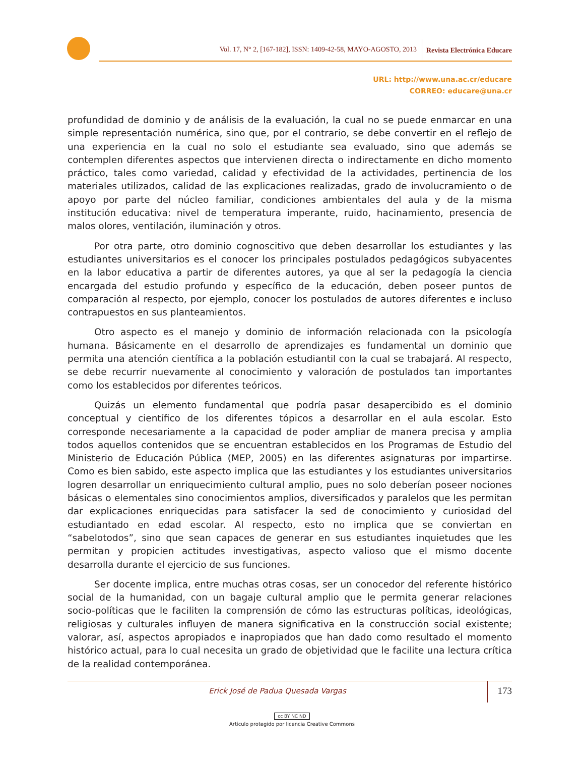Vol. 17, N° 2, [167-182], ISSN: 1409-42-58, MAYO-AGOSTO, 2013 Revista Electrónica Educare
URL: http://www.una.ac.cr/educare
CORREO: educare@una.cr
profundidad de dominio y de análisis de la evaluación, la cual no se puede enmarcar en una simple representación numérica, sino que, por el contrario, se debe convertir en el reflejo de una experiencia en la cual no solo el estudiante sea evaluado, sino que además se contemplen diferentes aspectos que intervienen directa o indirectamente en dicho momento práctico, tales como variedad, calidad y efectividad de la actividades, pertinencia de los materiales utilizados, calidad de las explicaciones realizadas, grado de involucramiento o de apoyo por parte del núcleo familiar, condiciones ambientales del aula y de la misma institución educativa: nivel de temperatura imperante, ruido, hacinamiento, presencia de malos olores, ventilación, iluminación y otros.
Por otra parte, otro dominio cognoscitivo que deben desarrollar los estudiantes y las estudiantes universitarios es el conocer los principales postulados pedagógicos subyacentes en la labor educativa a partir de diferentes autores, ya que al ser la pedagogía la ciencia encargada del estudio profundo y específico de la educación, deben poseer puntos de comparación al respecto, por ejemplo, conocer los postulados de autores diferentes e incluso contrapuestos en sus planteamientos.
Otro aspecto es el manejo y dominio de información relacionada con la psicología humana. Básicamente en el desarrollo de aprendizajes es fundamental un dominio que permita una atención científica a la población estudiantil con la cual se trabajará. Al respecto, se debe recurrir nuevamente al conocimiento y valoración de postulados tan importantes como los establecidos por diferentes teóricos.
Quizás un elemento fundamental que podría pasar desapercibido es el dominio conceptual y científico de los diferentes tópicos a desarrollar en el aula escolar. Esto corresponde necesariamente a la capacidad de poder ampliar de manera precisa y amplia todos aquellos contenidos que se encuentran establecidos en los Programas de Estudio del Ministerio de Educación Pública (MEP, 2005) en las diferentes asignaturas por impartirse. Como es bien sabido, este aspecto implica que las estudiantes y los estudiantes universitarios logren desarrollar un enriquecimiento cultural amplio, pues no solo deberían poseer nociones básicas o elementales sino conocimientos amplios, diversificados y paralelos que les permitan dar explicaciones enriquecidas para satisfacer la sed de conocimiento y curiosidad del estudiantado en edad escolar. Al respecto, esto no implica que se conviertan en “sabelotodos”, sino que sean capaces de generar en sus estudiantes inquietudes que les permitan y propicien actitudes investigativas, aspecto valioso que el mismo docente desarrolla durante el ejercicio de sus funciones.
Ser docente implica, entre muchas otras cosas, ser un conocedor del referente histórico social de la humanidad, con un bagaje cultural amplio que le permita generar relaciones socio-políticas que le faciliten la comprensión de cómo las estructuras políticas, ideológicas, religiosas y culturales influyen de manera significativa en la construcción social existente; valorar, así, aspectos apropiados e inapropiados que han dado como resultado el momento histórico actual, para lo cual necesita un grado de objetividad que le facilite una lectura crítica de la realidad contemporánea.
Erick José de Padua Quesada Vargas
173
cc BY NC ND
Artículo protegido por licencia Creative Commons